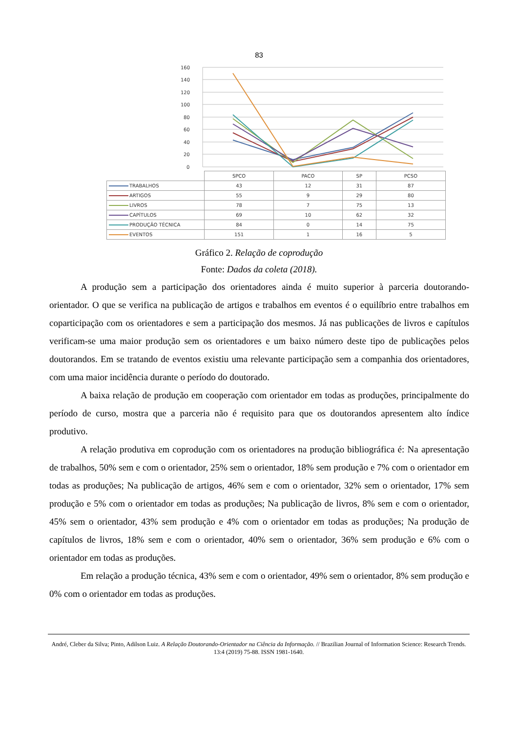83
160
140
120
100
80
60
40
20
0
| | SPCO | PACO | SP | PCSO |
| TRABALHOS | 43 | 12 | 31 | 87 |
| ARTIGOS | 55 | 9 | 29 | 80 |
| LIVROS | 78 | 7 | 75 | 13 |
| CAPÍTULOS | 69 | 10 | 62 | 32 |
| PRODUÇÃO TÉCNICA | 84 | 0 | 14 | 75 |
| EVENTOS | 151 | 1 | 16 | 5 |
Gráfico 2. Relação de coprodução
Fonte: Dados da coleta (2018).
A produção sem a participação dos orientadores ainda é muito superior à parceria doutorando-orientador. O que se verifica na publicação de artigos e trabalhos em eventos é o equilíbrio entre trabalhos em coparticipação com os orientadores e sem a participação dos mesmos. Já nas publicações de livros e capítulos verificam-se uma maior produção sem os orientadores e um baixo número deste tipo de publicações pelos doutorandos. Em se tratando de eventos existiu uma relevante participação sem a companhia dos orientadores, com uma maior incidência durante o período do doutorado.
A baixa relação de produção em cooperação com orientador em todas as produções, principalmente do período de curso, mostra que a parceria não é requisito para que os doutorandos apresentem alto índice produtivo.
A relação produtiva em coprodução com os orientadores na produção bibliográfica é: Na apresentação de trabalhos, 50% sem e com o orientador, 25% sem o orientador, 18% sem produção e 7% com o orientador em todas as produções; Na publicação de artigos, 46% sem e com o orientador, 32% sem o orientador, 17% sem produção e 5% com o orientador em todas as produções; Na publicação de livros, 8% sem e com o orientador, 45% sem o orientador, 43% sem produção e 4% com o orientador em todas as produções; Na produção de capítulos de livros, 18% sem e com o orientador, 40% sem o orientador, 36% sem produção e 6% com o orientador em todas as produções.
Em relação a produção técnica, 43% sem e com o orientador, 49% sem o orientador, 8% sem produção e 0% com o orientador em todas as produções.
André, Cleber da Silva; Pinto, Adilson Luiz. A Relação Doutorando-Orientador na Ciência da Informação. // Brazilian Journal of Information Science: Research Trends. 13:4 (2019) 75-88. ISSN 1981-1640.